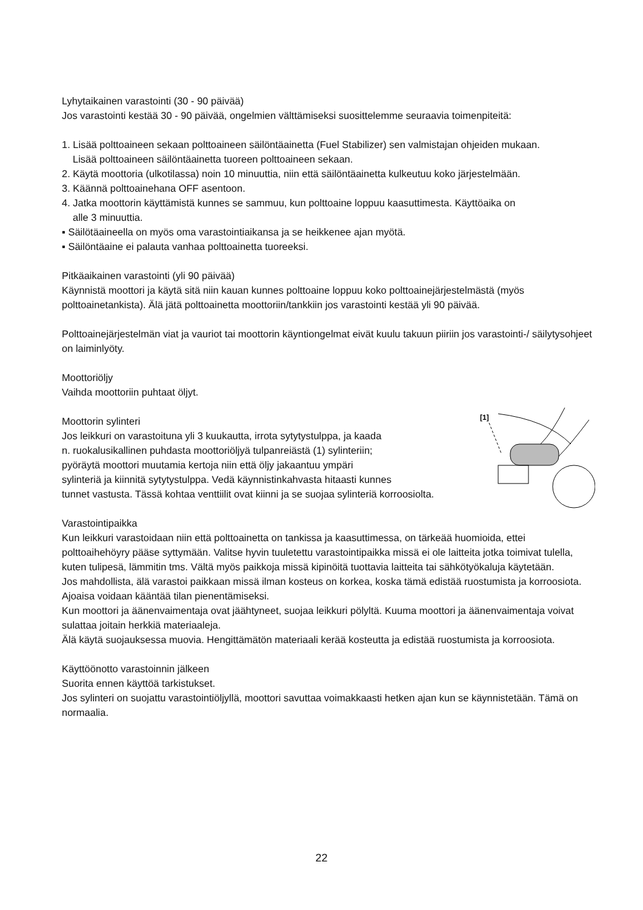Lyhytaikainen varastointi (30 - 90 päivää)
Jos varastointi kestää 30 - 90 päivää, ongelmien välttämiseksi suosittelemme seuraavia toimenpiteitä:
1. Lisää polttoaineen sekaan polttoaineen säilöntäainetta (Fuel Stabilizer) sen valmistajan ohjeiden mukaan.
Lisää polttoaineen säilöntäainetta tuoreen polttoaineen sekaan.
2. Käytä moottoria (ulkotilassa) noin 10 minuuttia, niin että säilöntäainetta kulkeutuu koko järjestelmään.
3. Käännä polttoainehana OFF asentoon.
4. Jatka moottorin käyttämistä kunnes se sammuu, kun polttoaine loppuu kaasuttimesta. Käyttöaika on
alle 3 minuuttia.
▪ Säilötäaineella on myös oma varastointiaikansa ja se heikkenee ajan myötä.
▪ Säilöntäaine ei palauta vanhaa polttoainetta tuoreeksi.
Pitkäaikainen varastointi (yli 90 päivää)
Käynnistä moottori ja käytä sitä niin kauan kunnes polttoaine loppuu koko polttoainejärjestelmästä (myös polttoainetankista). Älä jätä polttoainetta moottoriin/tankkiin jos varastointi kestää yli 90 päivää.
Polttoainejärjestelmän viat ja vauriot tai moottorin käyntiongelmat eivät kuulu takuun piiriin jos varastointi-/ säilytysohjeet on laiminlyöty.
Moottoriöljy
Vaihda moottoriin puhtaat öljyt.
[1]
Moottorin sylinteri
Jos leikkuri on varastoituna yli 3 kuukautta, irrota sytytystulppa, ja kaada
n. ruokalusikallinen puhdasta moottoriöljyä tulpanreiästä (1) sylinteriin;
pyöräytä moottori muutamia kertoja niin että öljy jakaantuu ympäri
sylinteriä ja kiinnitä sytytystulppa. Vedä käynnistinkahvasta hitaasti kunnes
tunnet vastusta. Tässä kohtaa venttiilit ovat kiinni ja se suojaa sylinteriä korroosiolta.
Varastointipaikka
Kun leikkuri varastoidaan niin että polttoainetta on tankissa ja kaasuttimessa, on tärkeää huomioida, ettei polttoaihehöyry pääse syttymään. Valitse hyvin tuuletettu varastointipaikka missä ei ole laitteita jotka toimivat tulella, kuten tulipesä, lämmitin tms. Vältä myös paikkoja missä kipinöitä tuottavia laitteita tai sähkötyökaluja käytetään.
Jos mahdollista, älä varastoi paikkaan missä ilman kosteus on korkea, koska tämä edistää ruostumista ja korroosiota.
Ajoaisa voidaan kääntää tilan pienentämiseksi.
Kun moottori ja äänenvaimentaja ovat jäähtyneet, suojaa leikkuri pölyltä. Kuuma moottori ja äänenvaimentaja voivat sulattaa joitain herkkiä materiaaleja.
Älä käytä suojauksessa muovia. Hengittämätön materiaali kerää kosteutta ja edistää ruostumista ja korroosiota.
Käyttöönotto varastoinnin jälkeen
Suorita ennen käyttöä tarkistukset.
Jos sylinteri on suojattu varastointiöljyllä, moottori savuttaa voimakkaasti hetken ajan kun se käynnistetään. Tämä on normaalia.
22